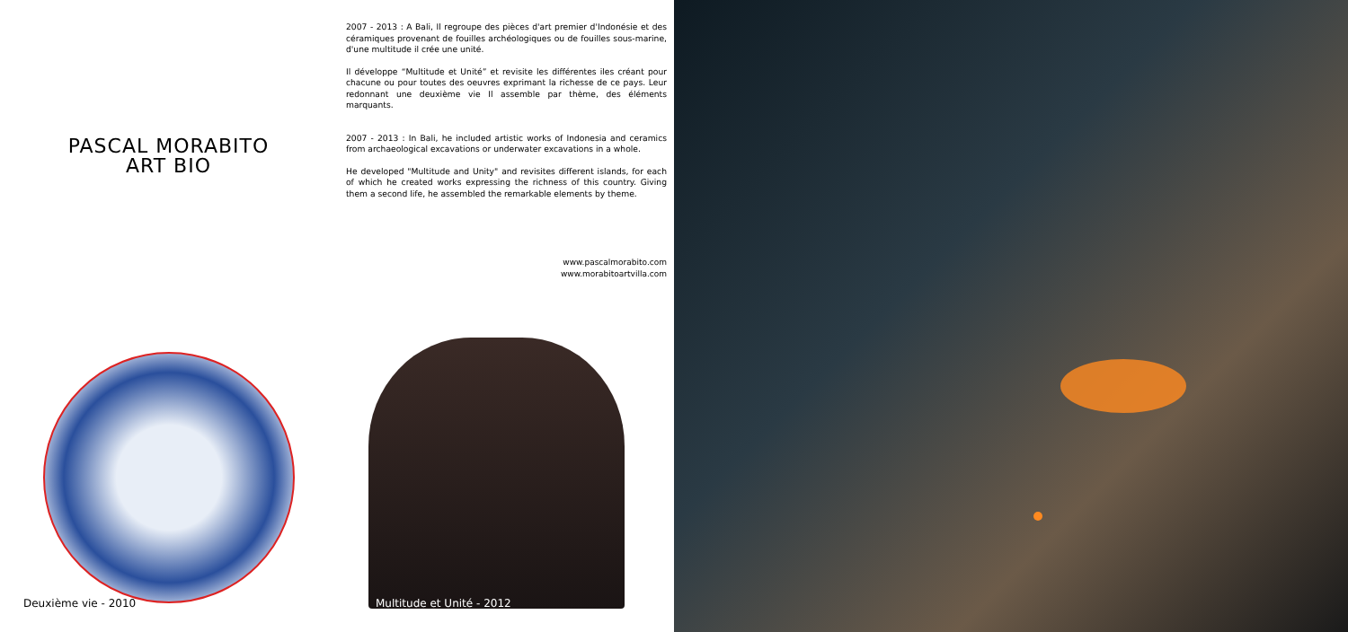PASCAL MORABITO
ART BIO
Deuxième vie - 2010
2007 - 2013 : A Bali, Il regroupe des pièces d'art premier d'Indonésie et des céramiques provenant de fouilles archéologiques ou de fouilles sous-marine, d'une multitude il crée une unité.
Il développe “Multitude et Unité” et revisite les différentes iles créant pour chacune ou pour toutes des oeuvres exprimant la richesse de ce pays. Leur redonnant une deuxième vie Il assemble par thème, des éléments marquants.
2007 - 2013 : In Bali, he included artistic works of Indonesia and ceramics from archaeological excavations or underwater excavations in a whole.
He developed "Multitude and Unity" and revisites different islands, for each of which he created works expressing the richness of this country. Giving them a second life, he assembled the remarkable elements by theme.
www.pascalmorabito.com
www.morabitoartvilla.com
Multitude et Unité - 2012